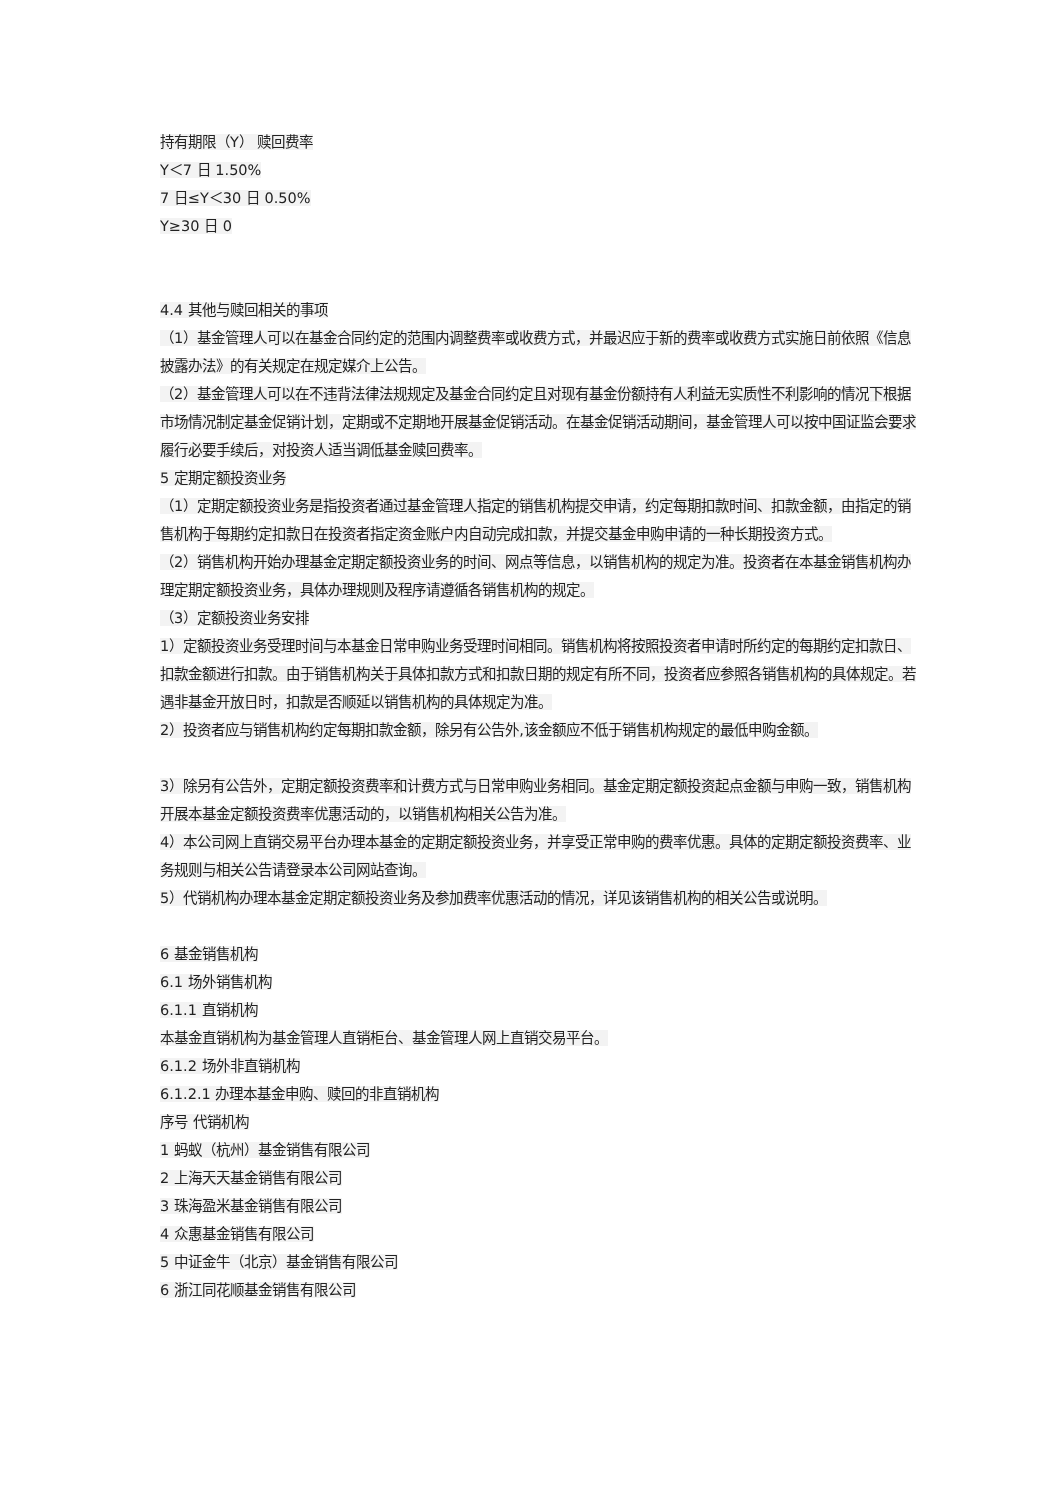持有期限（Y） 赎回费率
Y＜7 日 1.50%
7 日≤Y＜30 日 0.50%
Y≥30 日 0
4.4 其他与赎回相关的事项
（1）基金管理人可以在基金合同约定的范围内调整费率或收费方式，并最迟应于新的费率或收费方式实施日前依照《信息披露办法》的有关规定在规定媒介上公告。
（2）基金管理人可以在不违背法律法规规定及基金合同约定且对现有基金份额持有人利益无实质性不利影响的情况下根据市场情况制定基金促销计划，定期或不定期地开展基金促销活动。在基金促销活动期间，基金管理人可以按中国证监会要求履行必要手续后，对投资人适当调低基金赎回费率。
5 定期定额投资业务
（1）定期定额投资业务是指投资者通过基金管理人指定的销售机构提交申请，约定每期扣款时间、扣款金额，由指定的销售机构于每期约定扣款日在投资者指定资金账户内自动完成扣款，并提交基金申购申请的一种长期投资方式。
（2）销售机构开始办理基金定期定额投资业务的时间、网点等信息，以销售机构的规定为准。投资者在本基金销售机构办理定期定额投资业务，具体办理规则及程序请遵循各销售机构的规定。
（3）定额投资业务安排
1）定额投资业务受理时间与本基金日常申购业务受理时间相同。销售机构将按照投资者申请时所约定的每期约定扣款日、扣款金额进行扣款。由于销售机构关于具体扣款方式和扣款日期的规定有所不同，投资者应参照各销售机构的具体规定。若遇非基金开放日时，扣款是否顺延以销售机构的具体规定为准。
2）投资者应与销售机构约定每期扣款金额，除另有公告外,该金额应不低于销售机构规定的最低申购金额。
3）除另有公告外，定期定额投资费率和计费方式与日常申购业务相同。基金定期定额投资起点金额与申购一致，销售机构开展本基金定额投资费率优惠活动的，以销售机构相关公告为准。
4）本公司网上直销交易平台办理本基金的定期定额投资业务，并享受正常申购的费率优惠。具体的定期定额投资费率、业务规则与相关公告请登录本公司网站查询。
5）代销机构办理本基金定期定额投资业务及参加费率优惠活动的情况，详见该销售机构的相关公告或说明。
6 基金销售机构
6.1 场外销售机构
6.1.1 直销机构
本基金直销机构为基金管理人直销柜台、基金管理人网上直销交易平台。
6.1.2 场外非直销机构
6.1.2.1 办理本基金申购、赎回的非直销机构
序号 代销机构
1 蚂蚁（杭州）基金销售有限公司
2 上海天天基金销售有限公司
3 珠海盈米基金销售有限公司
4 众惠基金销售有限公司
5 中证金牛（北京）基金销售有限公司
6 浙江同花顺基金销售有限公司